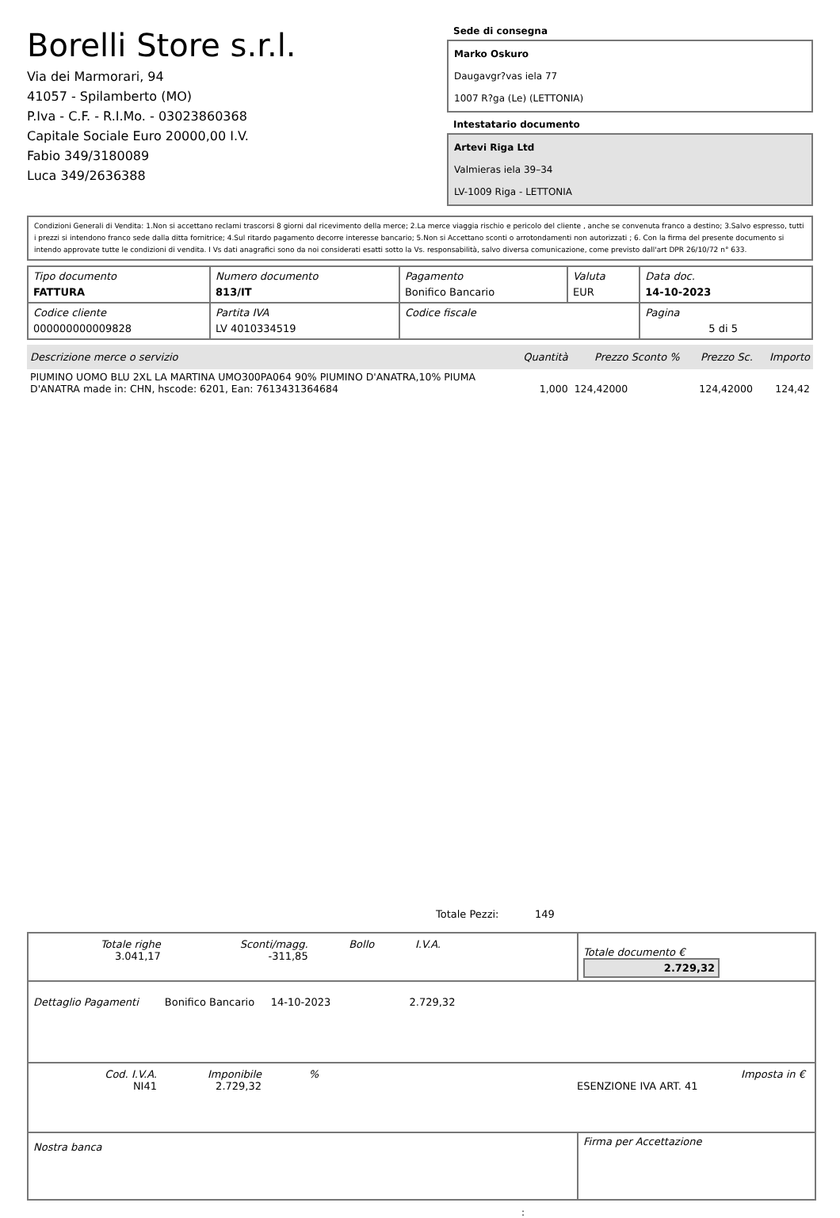Borelli Store s.r.l.
Via dei Marmorari, 94
41057 - Spilamberto (MO)
P.Iva - C.F. - R.I.Mo. - 03023860368
Capitale Sociale Euro 20000,00 I.V.
Fabio 349/3180089
Luca 349/2636388
Sede di consegna
Marko Oskuro
Daugavgr?vas iela 77
1007 R?ga (Le) (LETTONIA)
Intestatario documento
Artevi Riga Ltd
Valmieras iela 39–34
LV-1009 Riga - LETTONIA
Condizioni Generali di Vendita: 1.Non si accettano reclami trascorsi 8 giorni dal ricevimento della merce; 2.La merce viaggia rischio e pericolo del cliente , anche se convenuta franco a destino; 3.Salvo espresso, tutti i prezzi si intendono franco sede dalla ditta fornitrice; 4.Sul ritardo pagamento decorre interesse bancario; 5.Non si Accettano sconti o arrotondamenti non autorizzati ; 6. Con la firma del presente documento si intendo approvate tutte le condizioni di vendita. I Vs dati anagrafici sono da noi considerati esatti sotto la Vs. responsabilità, salvo diversa comunicazione, come previsto dall'art DPR 26/10/72 n° 633.
| Tipo documento FATTURA | Numero documento 813/IT | Pagamento Bonifico Bancario | Valuta EUR | Data doc. 14-10-2023 |
| Codice cliente 000000000009828 | Partita IVA LV 4010334519 | Codice fiscale | | Pagina 5 di 5 |
| Descrizione merce o servizio | Quantità | Prezzo Sconto % | Prezzo Sc. | Importo |
| --- | --- | --- | --- | --- |
| PIUMINO UOMO BLU 2XL LA MARTINA UMO300PA064 90% PIUMINO D'ANATRA,10% PIUMA D'ANATRA made in: CHN, hscode: 6201, Ean: 7613431364684 | 1,000 | 124,42000 | 124,42000 | 124,42 |
Totale Pezzi: 149
| / Totale righe 3.041,17 / Sconti/magg. -311,85 / Bollo / I.V.A. / | Totale documento € 2.729,32 |
| Dettaglio Pagamenti Bonifico Bancario 14-10-2023 2.729,32 | |
| / Cod. I.V.A. NI41 / Imponibile 2.729,32 / % / ESENZIONE IVA ART. 41 / Imposta in € / | |
| Nostra banca | Firma per Accettazione |
: